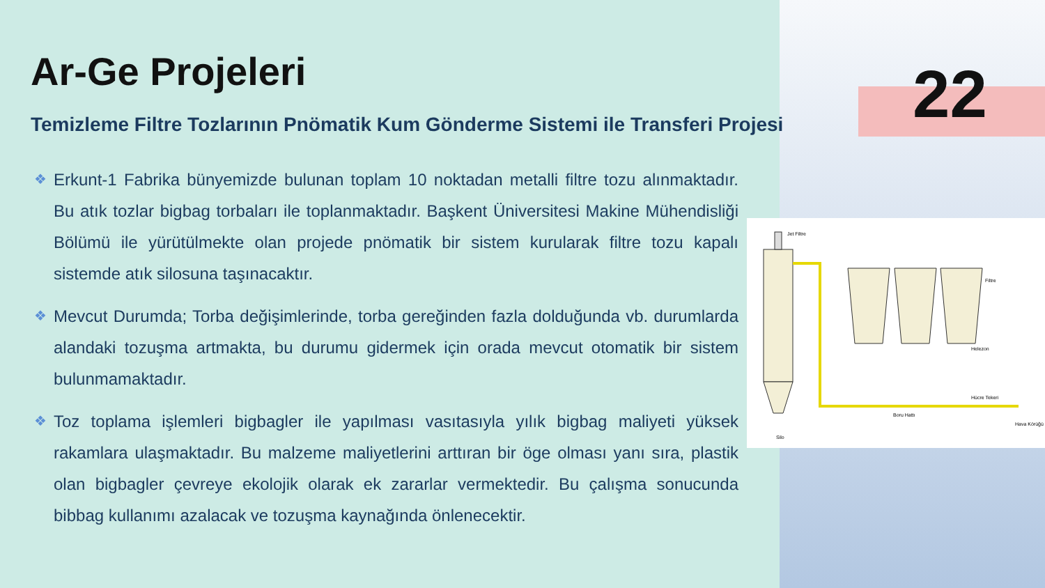22
Ar-Ge Projeleri
Temizleme Filtre Tozlarının Pnömatik Kum Gönderme Sistemi ile Transferi Projesi
❖ Erkunt-1 Fabrika bünyemizde bulunan toplam 10 noktadan metalli filtre tozu alınmaktadır. Bu atık tozlar bigbag torbaları ile toplanmaktadır. Başkent Üniversitesi Makine Mühendisliği Bölümü ile yürütülmekte olan projede pnömatik bir sistem kurularak filtre tozu kapalı sistemde atık silosuna taşınacaktır.
❖ Mevcut Durumda; Torba değişimlerinde, torba gereğinden fazla dolduğunda vb. durumlarda alandaki tozuşma artmakta, bu durumu gidermek için orada mevcut otomatik bir sistem bulunmamaktadır.
❖ Toz toplama işlemleri bigbagler ile yapılması vasıtasıyla yılık bigbag maliyeti yüksek rakamlara ulaşmaktadır. Bu malzeme maliyetlerini arttıran bir öge olması yanı sıra, plastik olan bigbagler çevreye ekolojik olarak ek zararlar vermektedir. Bu çalışma sonucunda bibbag kullanımı azalacak ve tozuşma kaynağında önlenecektir.
Jet Filtre
Filtre
Helezon
Hücre Tekeri
Boru Hattı
Hava Körüğü
Silo